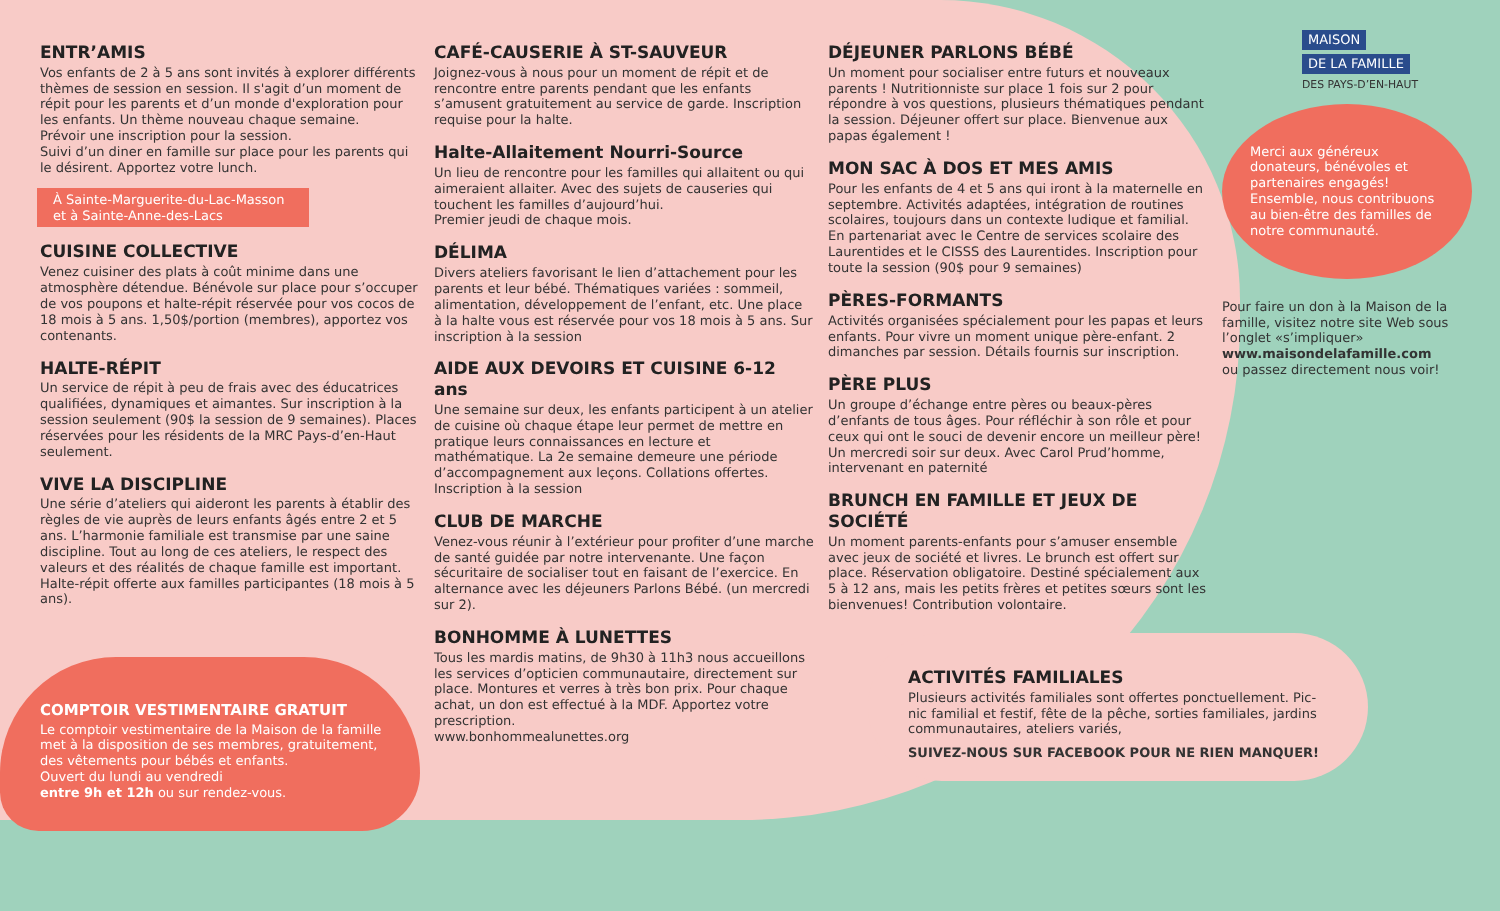ENTR’AMIS
Vos enfants de 2 à 5 ans sont invités à explorer différents thèmes de session en session. Il s'agit d’un moment de répit pour les parents et d’un monde d'exploration pour les enfants. Un thème nouveau chaque semaine.
Prévoir une inscription pour la session.
Suivi d’un diner en famille sur place pour les parents qui le désirent. Apportez votre lunch.
À Sainte-Marguerite-du-Lac-Masson et à Sainte-Anne-des-Lacs
CUISINE COLLECTIVE
Venez cuisiner des plats à coût minime dans une atmosphère détendue. Bénévole sur place pour s’occuper de vos poupons et halte-répit réservée pour vos cocos de 18 mois à 5 ans. 1,50$/portion (membres), apportez vos contenants.
HALTE-RÉPIT
Un service de répit à peu de frais avec des éducatrices qualifiées, dynamiques et aimantes. Sur inscription à la session seulement (90$ la session de 9 semaines). Places réservées pour les résidents de la MRC Pays-d’en-Haut seulement.
VIVE LA DISCIPLINE
Une série d’ateliers qui aideront les parents à établir des règles de vie auprès de leurs enfants âgés entre 2 et 5 ans. L’harmonie familiale est transmise par une saine discipline. Tout au long de ces ateliers, le respect des valeurs et des réalités de chaque famille est important. Halte-répit offerte aux familles participantes (18 mois à 5 ans).
COMPTOIR VESTIMENTAIRE GRATUIT
Le comptoir vestimentaire de la Maison de la famille met à la disposition de ses membres, gratuitement, des vêtements pour bébés et enfants.
Ouvert du lundi au vendredi
entre 9h et 12h ou sur rendez-vous.
CAFÉ-CAUSERIE À ST-SAUVEUR
Joignez-vous à nous pour un moment de répit et de rencontre entre parents pendant que les enfants s’amusent gratuitement au service de garde. Inscription requise pour la halte.
Halte-Allaitement Nourri-Source
Un lieu de rencontre pour les familles qui allaitent ou qui aimeraient allaiter. Avec des sujets de causeries qui touchent les familles d’aujourd’hui.
Premier jeudi de chaque mois.
DÉLIMA
Divers ateliers favorisant le lien d’attachement pour les parents et leur bébé. Thématiques variées : sommeil, alimentation, développement de l’enfant, etc. Une place à la halte vous est réservée pour vos 18 mois à 5 ans. Sur inscription à la session
AIDE AUX DEVOIRS ET CUISINE 6-12 ans
Une semaine sur deux, les enfants participent à un atelier de cuisine où chaque étape leur permet de mettre en pratique leurs connaissances en lecture et mathématique. La 2e semaine demeure une période d’accompagnement aux leçons. Collations offertes. Inscription à la session
CLUB DE MARCHE
Venez-vous réunir à l’extérieur pour profiter d’une marche de santé guidée par notre intervenante. Une façon sécuritaire de socialiser tout en faisant de l’exercice. En alternance avec les déjeuners Parlons Bébé. (un mercredi sur 2).
BONHOMME À LUNETTES
Tous les mardis matins, de 9h30 à 11h3 nous accueillons les services d’opticien communautaire, directement sur place. Montures et verres à très bon prix. Pour chaque achat, un don est effectué à la MDF. Apportez votre prescription.
www.bonhommealunettes.org
DÉJEUNER PARLONS BÉBÉ
Un moment pour socialiser entre futurs et nouveaux parents ! Nutritionniste sur place 1 fois sur 2 pour répondre à vos questions, plusieurs thématiques pendant la session. Déjeuner offert sur place. Bienvenue aux papas également !
MON SAC À DOS ET MES AMIS
Pour les enfants de 4 et 5 ans qui iront à la maternelle en septembre. Activités adaptées, intégration de routines scolaires, toujours dans un contexte ludique et familial. En partenariat avec le Centre de services scolaire des Laurentides et le CISSS des Laurentides. Inscription pour toute la session (90$ pour 9 semaines)
PÈRES-FORMANTS
Activités organisées spécialement pour les papas et leurs enfants. Pour vivre un moment unique père-enfant. 2 dimanches par session. Détails fournis sur inscription.
PÈRE PLUS
Un groupe d’échange entre pères ou beaux-pères d’enfants de tous âges. Pour réfléchir à son rôle et pour ceux qui ont le souci de devenir encore un meilleur père!
Un mercredi soir sur deux. Avec Carol Prud’homme, intervenant en paternité
BRUNCH EN FAMILLE ET JEUX DE SOCIÉTÉ
Un moment parents-enfants pour s’amuser ensemble avec jeux de société et livres. Le brunch est offert sur place. Réservation obligatoire. Destiné spécialement aux 5 à 12 ans, mais les petits frères et petites sœurs sont les bienvenues! Contribution volontaire.
ACTIVITÉS FAMILIALES
Plusieurs activités familiales sont offertes ponctuellement. Pic-nic familial et festif, fête de la pêche, sorties familiales, jardins communautaires, ateliers variés,
SUIVEZ-NOUS SUR FACEBOOK POUR NE RIEN MANQUER!
MAISON
DE LA FAMILLE
DES PAYS-D’EN-HAUT
Merci aux généreux donateurs, bénévoles et partenaires engagés! Ensemble, nous contribuons au bien-être des familles de notre communauté.
Pour faire un don à la Maison de la famille, visitez notre site Web sous l’onglet «s’impliquer»
www.maisondelafamille.com
ou passez directement nous voir!